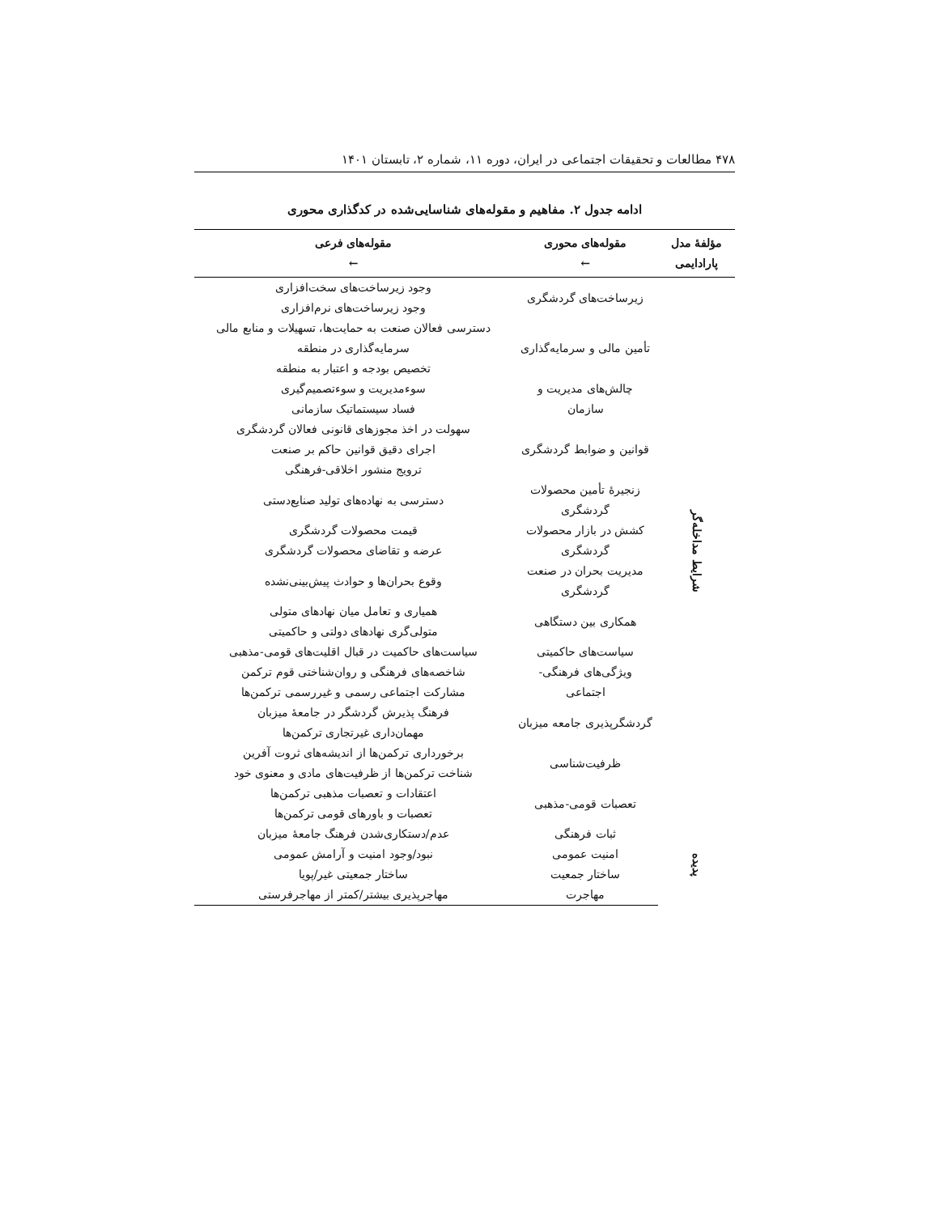۴۷۸ مطالعات و تحقیقات اجتماعی در ایران، دوره ۱۱، شماره ۲، تابستان ۱۴۰۱
ادامه جدول ۲. مفاهیم و مقوله‌های شناسایی‌شده در کدگذاری محوری
| مؤلفهٔ مدل پارادایمی | مقوله‌های محوری ← | مقوله‌های فرعی ← |
| --- | --- | --- |
| شرایط مداخله‌گر | زیرساخت‌های گردشگری | وجود زیرساخت‌های سخت‌افزاری وجود زیرساخت‌های نرم‌افزاری |
| | تأمین مالی و سرمایه‌گذاری | دسترسی فعالان صنعت به حمایت‌ها، تسهیلات و منابع مالی سرمایه‌گذاری در منطقه تخصیص بودجه و اعتبار به منطقه |
| | چالش‌های مدیریت و سازمان | سوءمدیریت و سوءتصمیم‌گیری فساد سیستماتیک سازمانی |
| | قوانین و ضوابط گردشگری | سهولت در اخذ مجوزهای قانونی فعالان گردشگری اجرای دقیق قوانین حاکم بر صنعت ترویج منشور اخلاقی-فرهنگی |
| | زنجیرهٔ تأمین محصولات گردشگری | دسترسی به نهاده‌های تولید صنایع‌دستی |
| | کشش در بازار محصولات گردشگری | قیمت محصولات گردشگری عرضه و تقاضای محصولات گردشگری |
| | مدیریت بحران در صنعت گردشگری | وقوع بحران‌ها و حوادث پیش‌بینی‌نشده |
| | همکاری بین دستگاهی | همیاری و تعامل میان نهادهای متولی متولی‌گری نهادهای دولتی و حاکمیتی |
| | سیاست‌های حاکمیتی | سیاست‌های حاکمیت در قبال اقلیت‌های قومی-مذهبی |
| | ویژگی‌های فرهنگی- اجتماعی | شاخصه‌های فرهنگی و روان‌شناختی قوم ترکمن مشارکت اجتماعی رسمی و غیررسمی ترکمن‌ها |
| | گردشگرپذیری جامعه میزبان | فرهنگ پذیرش گردشگر در جامعهٔ میزبان مهمان‌داری غیرتجاری ترکمن‌ها |
| | ظرفیت‌شناسی | برخورداری ترکمن‌ها از اندیشه‌های ثروت آفرین شناخت ترکمن‌ها از ظرفیت‌های مادی و معنوی خود |
| | تعصبات قومی-مذهبی | اعتقادات و تعصبات مذهبی ترکمن‌ها تعصبات و باورهای قومی ترکمن‌ها |
| پدیده | ثبات فرهنگی | عدم/دستکاری‌شدن فرهنگ جامعهٔ میزبان |
| | امنیت عمومی | نبود/وجود امنیت و آرامش عمومی |
| | ساختار جمعیت | ساختار جمعیتی غیر/پویا |
| | مهاجرت | مهاجرپذیری بیشتر/کمتر از مهاجرفرستی |